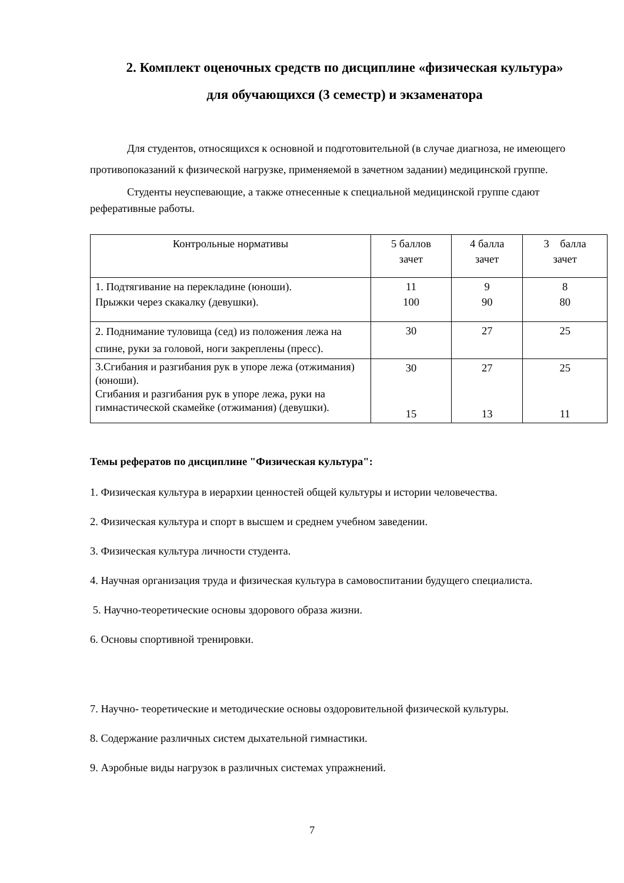2. Комплект оценочных средств по дисциплине «физическая культура»
для обучающихся (3 семестр) и экзаменатора
Для студентов, относящихся к основной и подготовительной (в случае диагноза, не имеющего противопоказаний к физической нагрузке, применяемой в зачетном задании) медицинской группе.
Студенты неуспевающие, а также отнесенные к специальной медицинской группе сдают реферативные работы.
| Контрольные нормативы | 5 баллов зачет | 4 балла зачет | 3 балла зачет |
| 1. Подтягивание на перекладине (юноши). Прыжки через скакалку (девушки). | 11 100 | 9 90 | 8 80 |
| 2. Поднимание туловища (сед) из положения лежа на спине, руки за головой, ноги закреплены (пресс). | 30 | 27 | 25 |
| 3.Сгибания и разгибания рук в упоре лежа (отжимания) (юноши). Сгибания и разгибания рук в упоре лежа, руки на гимнастической скамейке (отжимания) (девушки). | 30 15 | 27 13 | 25 11 |
Темы рефератов по дисциплине "Физическая культура":
1. Физическая культура в иерархии ценностей общей культуры и истории человечества.
2. Физическая культура и спорт в высшем и среднем учебном заведении.
3. Физическая культура личности студента.
4. Научная организация труда и физическая культура в самовоспитании будущего специалиста.
5. Научно-теоретические основы здорового образа жизни.
6. Основы спортивной тренировки.
7. Научно- теоретические и методические основы оздоровительной физической культуры.
8. Содержание различных систем дыхательной гимнастики.
9. Аэробные виды нагрузок в различных системах упражнений.
7